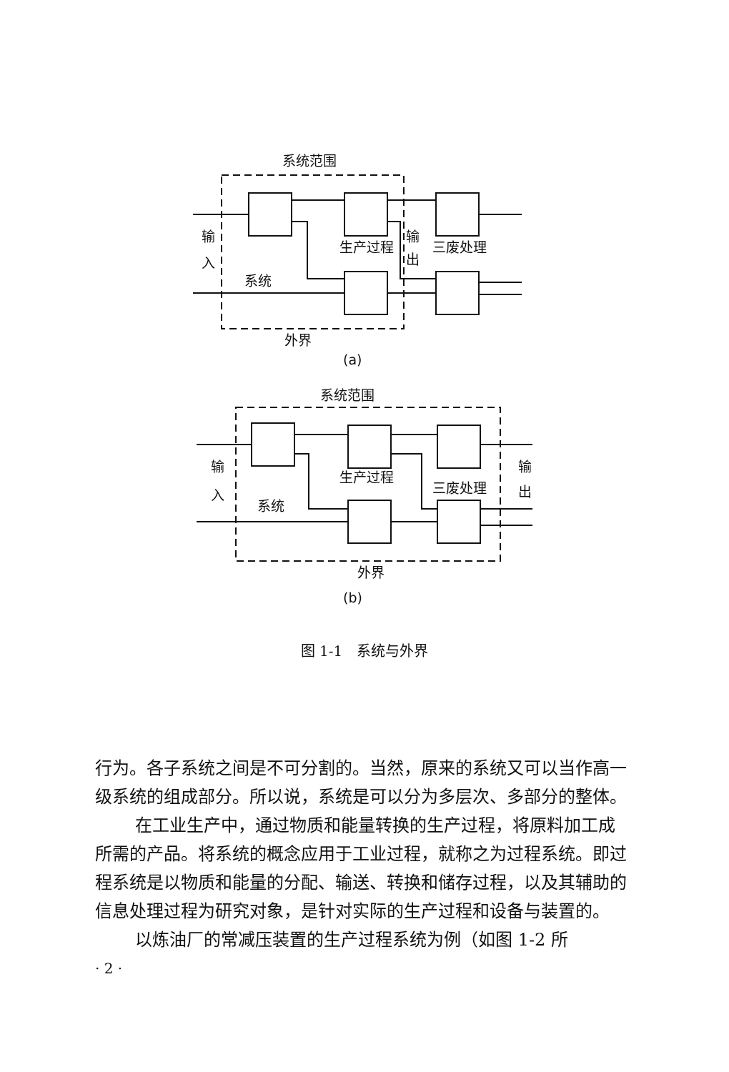系统范围
输
入
系统
生产过程
输
出
三废处理
外界
(a)
系统范围
输
入
系统
生产过程
三废处理
输
出
外界
(b)
图 1-1　系统与外界
行为。各子系统之间是不可分割的。当然，原来的系统又可以当作高一级系统的组成部分。所以说，系统是可以分为多层次、多部分的整体。
在工业生产中，通过物质和能量转换的生产过程，将原料加工成所需的产品。将系统的概念应用于工业过程，就称之为过程系统。即过程系统是以物质和能量的分配、输送、转换和储存过程，以及其辅助的信息处理过程为研究对象，是针对实际的生产过程和设备与装置的。
以炼油厂的常减压装置的生产过程系统为例（如图 1-2 所
· 2 ·